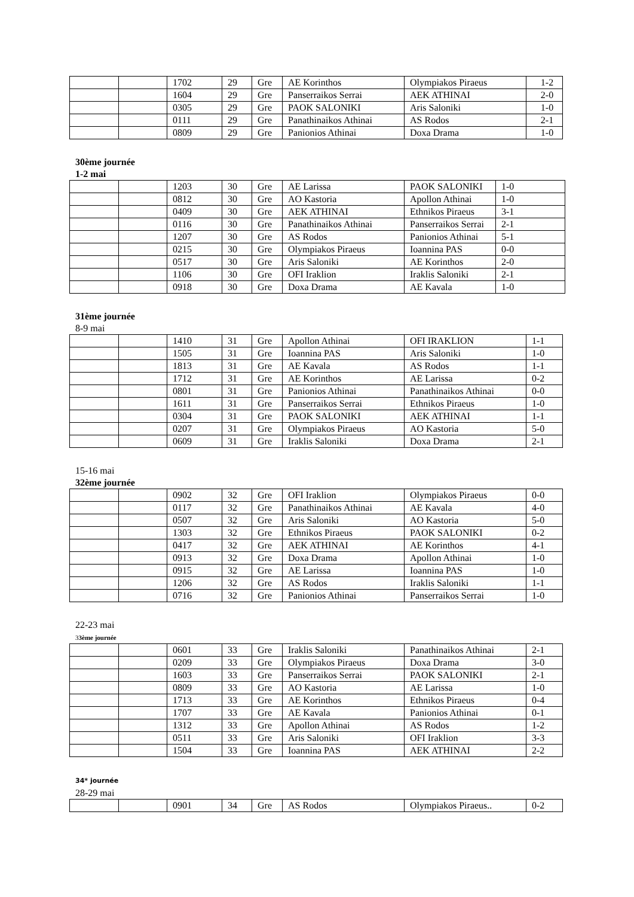| | | 1702 | 29 | Gre | AE Korinthos | Olympiakos Piraeus | 1-2 |
| | | 1604 | 29 | Gre | Panserraikos Serrai | AEK ATHINAI | 2-0 |
| | | 0305 | 29 | Gre | PAOK SALONIKI | Aris Saloniki | 1-0 |
| | | 0111 | 29 | Gre | Panathinaikos Athinai | AS Rodos | 2-1 |
| | | 0809 | 29 | Gre | Panionios Athinai | Doxa Drama | 1-0 |
30ème journée
1-2 mai
| | | 1203 | 30 | Gre | AE Larissa | PAOK SALONIKI | 1-0 |
| | | 0812 | 30 | Gre | AO Kastoria | Apollon Athinai | 1-0 |
| | | 0409 | 30 | Gre | AEK ATHINAI | Ethnikos Piraeus | 3-1 |
| | | 0116 | 30 | Gre | Panathinaikos Athinai | Panserraikos Serrai | 2-1 |
| | | 1207 | 30 | Gre | AS Rodos | Panionios Athinai | 5-1 |
| | | 0215 | 30 | Gre | Olympiakos Piraeus | Ioannina PAS | 0-0 |
| | | 0517 | 30 | Gre | Aris Saloniki | AE Korinthos | 2-0 |
| | | 1106 | 30 | Gre | OFI Iraklion | Iraklis Saloniki | 2-1 |
| | | 0918 | 30 | Gre | Doxa Drama | AE Kavala | 1-0 |
31ème journée
8-9 mai
| | | 1410 | 31 | Gre | Apollon Athinai | OFI IRAKLION | 1-1 |
| | | 1505 | 31 | Gre | Ioannina PAS | Aris Saloniki | 1-0 |
| | | 1813 | 31 | Gre | AE Kavala | AS Rodos | 1-1 |
| | | 1712 | 31 | Gre | AE Korinthos | AE Larissa | 0-2 |
| | | 0801 | 31 | Gre | Panionios Athinai | Panathinaikos Athinai | 0-0 |
| | | 1611 | 31 | Gre | Panserraikos Serrai | Ethnikos Piraeus | 1-0 |
| | | 0304 | 31 | Gre | PAOK SALONIKI | AEK ATHINAI | 1-1 |
| | | 0207 | 31 | Gre | Olympiakos Piraeus | AO Kastoria | 5-0 |
| | | 0609 | 31 | Gre | Iraklis Saloniki | Doxa Drama | 2-1 |
15-16 mai
32ème journée
| | | 0902 | 32 | Gre | OFI Iraklion | Olympiakos Piraeus | 0-0 |
| | | 0117 | 32 | Gre | Panathinaikos Athinai | AE Kavala | 4-0 |
| | | 0507 | 32 | Gre | Aris Saloniki | AO Kastoria | 5-0 |
| | | 1303 | 32 | Gre | Ethnikos Piraeus | PAOK SALONIKI | 0-2 |
| | | 0417 | 32 | Gre | AEK ATHINAI | AE Korinthos | 4-1 |
| | | 0913 | 32 | Gre | Doxa Drama | Apollon Athinai | 1-0 |
| | | 0915 | 32 | Gre | AE Larissa | Ioannina PAS | 1-0 |
| | | 1206 | 32 | Gre | AS Rodos | Iraklis Saloniki | 1-1 |
| | | 0716 | 32 | Gre | Panionios Athinai | Panserraikos Serrai | 1-0 |
22-23 mai
33ème journée
| | | 0601 | 33 | Gre | Iraklis Saloniki | Panathinaikos Athinai | 2-1 |
| | | 0209 | 33 | Gre | Olympiakos Piraeus | Doxa Drama | 3-0 |
| | | 1603 | 33 | Gre | Panserraikos Serrai | PAOK SALONIKI | 2-1 |
| | | 0809 | 33 | Gre | AO Kastoria | AE Larissa | 1-0 |
| | | 1713 | 33 | Gre | AE Korinthos | Ethnikos Piraeus | 0-4 |
| | | 1707 | 33 | Gre | AE Kavala | Panionios Athinai | 0-1 |
| | | 1312 | 33 | Gre | Apollon Athinai | AS Rodos | 1-2 |
| | | 0511 | 33 | Gre | Aris Saloniki | OFI Iraklion | 3-3 |
| | | 1504 | 33 | Gre | Ioannina PAS | AEK ATHINAI | 2-2 |
34* journée
28-29 mai
| | | 0901 | 34 | Gre | AS Rodos | Olympiakos Piraeus.. | 0-2 |